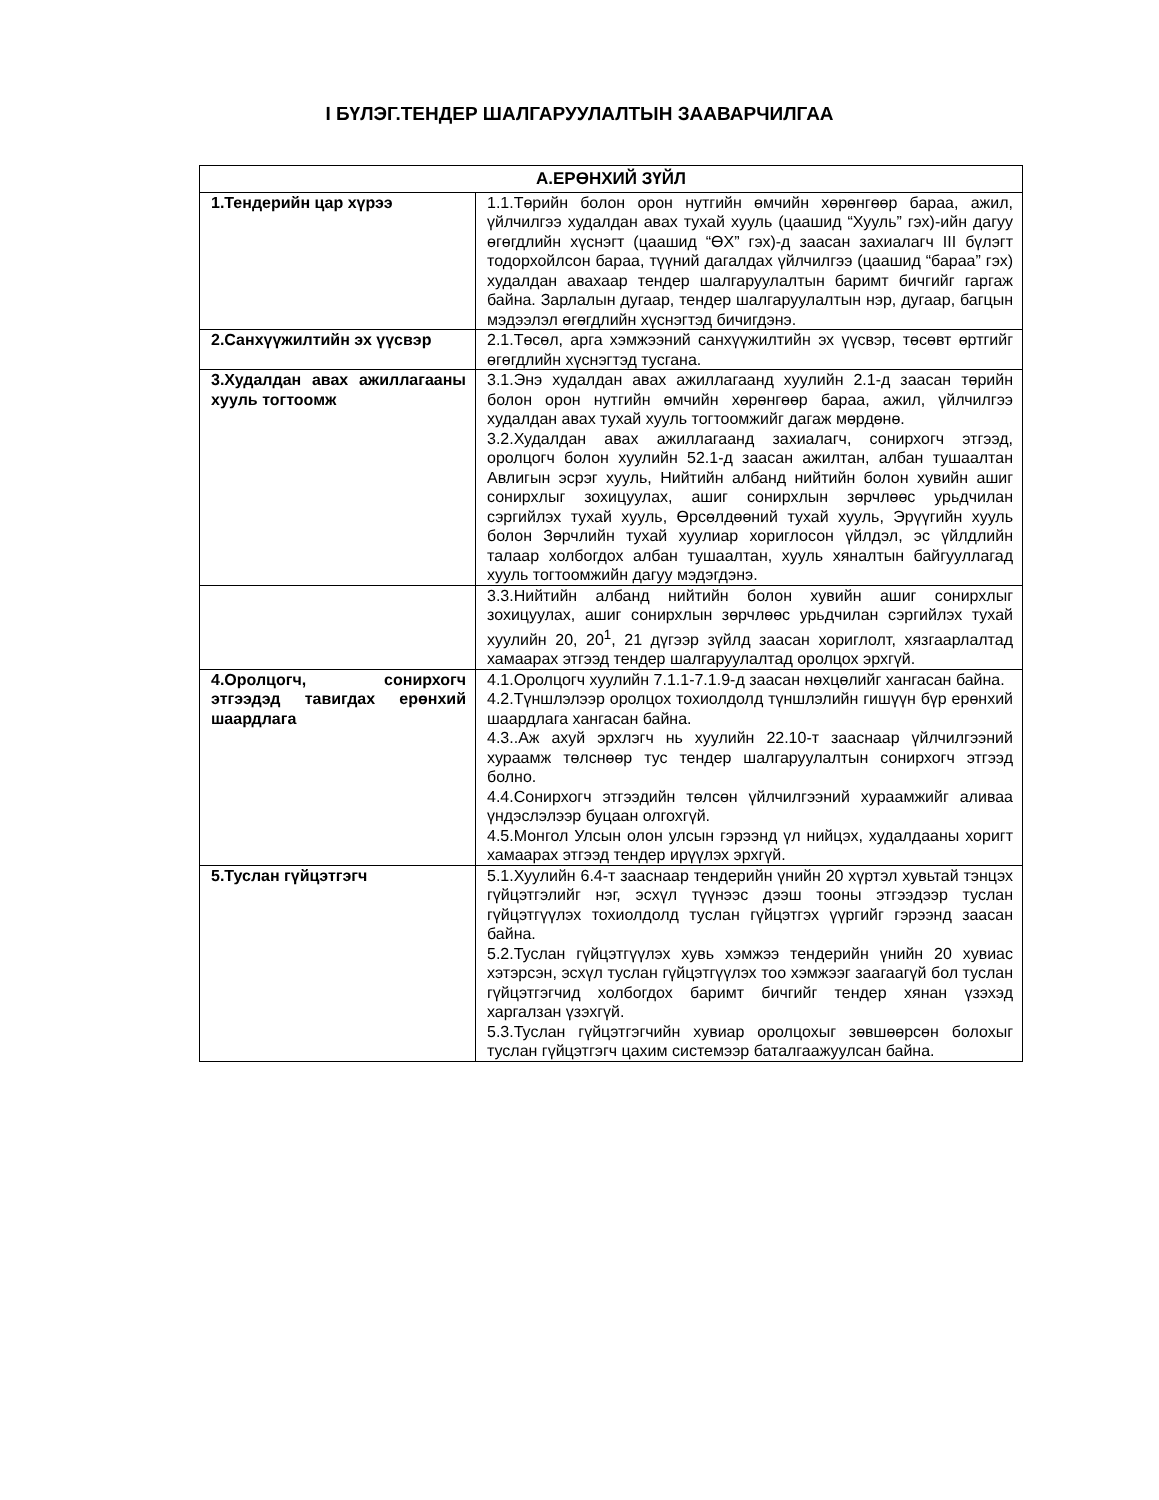I БҮЛЭГ.ТЕНДЕР ШАЛГАРУУЛАЛТЫН ЗААВАРЧИЛГАА
| А.ЕРӨНХИЙ ЗҮЙЛ | |
| --- | --- |
| 1.Тендерийн цар хүрээ | 1.1.Төрийн болон орон нутгийн өмчийн хөрөнгөөр бараа, ажил, үйлчилгээ худалдан авах тухай хууль (цаашид “Хууль” гэх)-ийн дагуу өгөгдлийн хүснэгт (цаашид “ӨХ” гэх)-д заасан захиалагч III бүлэгт тодорхойлсон бараа, түүний дагалдах үйлчилгээ (цаашид “бараа” гэх) худалдан авахаар тендер шалгаруулалтын баримт бичгийг гаргаж байна. Зарлалын дугаар, тендер шалгаруулалтын нэр, дугаар, багцын мэдээлэл өгөгдлийн хүснэгтэд бичигдэнэ. |
| 2.Санхүүжилтийн эх үүсвэр | 2.1.Төсөл, арга хэмжээний санхүүжилтийн эх үүсвэр, төсөвт өртгийг өгөгдлийн хүснэгтэд тусгана. |
| 3.Худалдан авах ажиллагааны хууль тогтоомж | 3.1.Энэ худалдан авах ажиллагаанд хуулийн 2.1-д заасан төрийн болон орон нутгийн өмчийн хөрөнгөөр бараа, ажил, үйлчилгээ худалдан авах тухай хууль тогтоомжийг дагаж мөрдөнө. 3.2.Худалдан авах ажиллагаанд захиалагч, сонирхогч этгээд, оролцогч болон хуулийн 52.1-д заасан ажилтан, албан тушаалтан Авлигын эсрэг хууль, Нийтийн албанд нийтийн болон хувийн ашиг сонирхлыг зохицуулах, ашиг сонирхлын зөрчлөөс урьдчилан сэргийлэх тухай хууль, Өрсөлдөөний тухай хууль, Эрүүгийн хууль болон Зөрчлийн тухай хуулиар хориглосон үйлдэл, эс үйлдлийн талаар холбогдох албан тушаалтан, хууль хяналтын байгууллагад хууль тогтоомжийн дагуу мэдэгдэнэ. |
| | 3.3.Нийтийн албанд нийтийн болон хувийн ашиг сонирхлыг зохицуулах, ашиг сонирхлын зөрчлөөс урьдчилан сэргийлэх тухай хуулийн 20, 20<sup>1</sup>, 21 дүгээр зүйлд заасан хориглолт, хязгаарлалтад хамаарах этгээд тендер шалгаруулалтад оролцох эрхгүй. |
| 4.Оролцогч, сонирхогч этгээдэд тавигдах ерөнхий шаардлага | 4.1.Оролцогч хуулийн 7.1.1-7.1.9-д заасан нөхцөлийг хангасан байна. 4.2.Түншлэлээр оролцох тохиолдолд түншлэлийн гишүүн бүр ерөнхий шаардлага хангасан байна. 4.3..Аж ахуй эрхлэгч нь хуулийн 22.10-т зааснаар үйлчилгээний хураамж төлснөөр тус тендер шалгаруулалтын сонирхогч этгээд болно. 4.4.Сонирхогч этгээдийн төлсөн үйлчилгээний хураамжийг аливаа үндэслэлээр буцаан олгохгүй. 4.5.Монгол Улсын олон улсын гэрээнд үл нийцэх, худалдааны хоригт хамаарах этгээд тендер ирүүлэх эрхгүй. |
| 5.Туслан гүйцэтгэгч | 5.1.Хуулийн 6.4-т зааснаар тендерийн үнийн 20 хүртэл хувьтай тэнцэх гүйцэтгэлийг нэг, эсхүл түүнээс дээш тооны этгээдээр туслан гүйцэтгүүлэх тохиолдолд туслан гүйцэтгэх үүргийг гэрээнд заасан байна. 5.2.Туслан гүйцэтгүүлэх хувь хэмжээ тендерийн үнийн 20 хувиас хэтэрсэн, эсхүл туслан гүйцэтгүүлэх тоо хэмжээг заагаагүй бол туслан гүйцэтгэгчид холбогдох баримт бичгийг тендер хянан үзэхэд харгалзан үзэхгүй. 5.3.Туслан гүйцэтгэгчийн хувиар оролцохыг зөвшөөрсөн болохыг туслан гүйцэтгэгч цахим системээр баталгаажуулсан байна. |